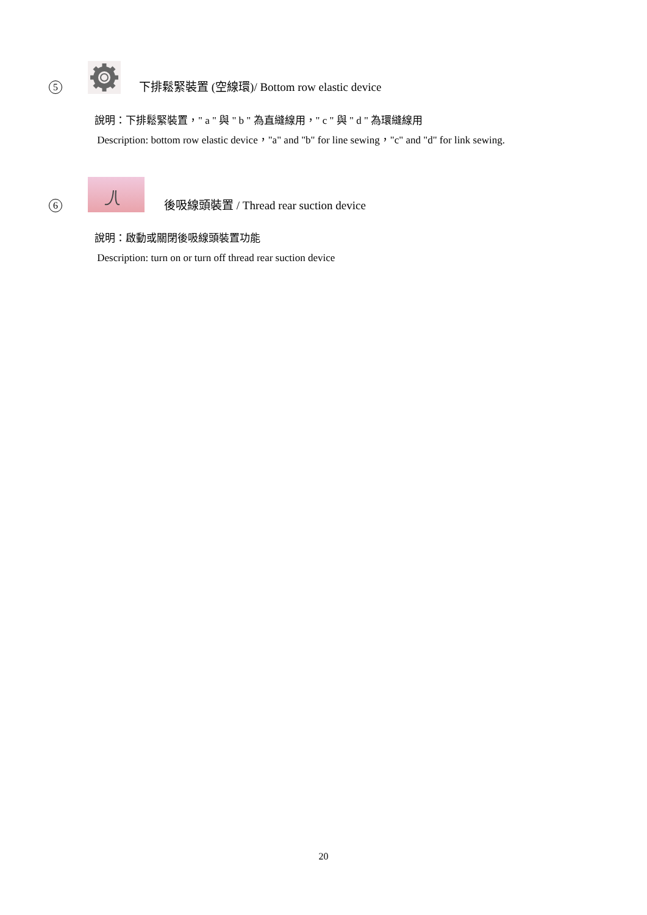5
下排鬆緊裝置 (空線環)/ Bottom row elastic device
說明：下排鬆緊裝置，" a " 與 " b " 為直縫線用，" c " 與 " d " 為環縫線用
Description: bottom row elastic device，"a" and "b" for line sewing，"c" and "d" for link sewing.
6
後吸線頭裝置 / Thread rear suction device
說明：啟動或關閉後吸線頭裝置功能
Description: turn on or turn off thread rear suction device
20